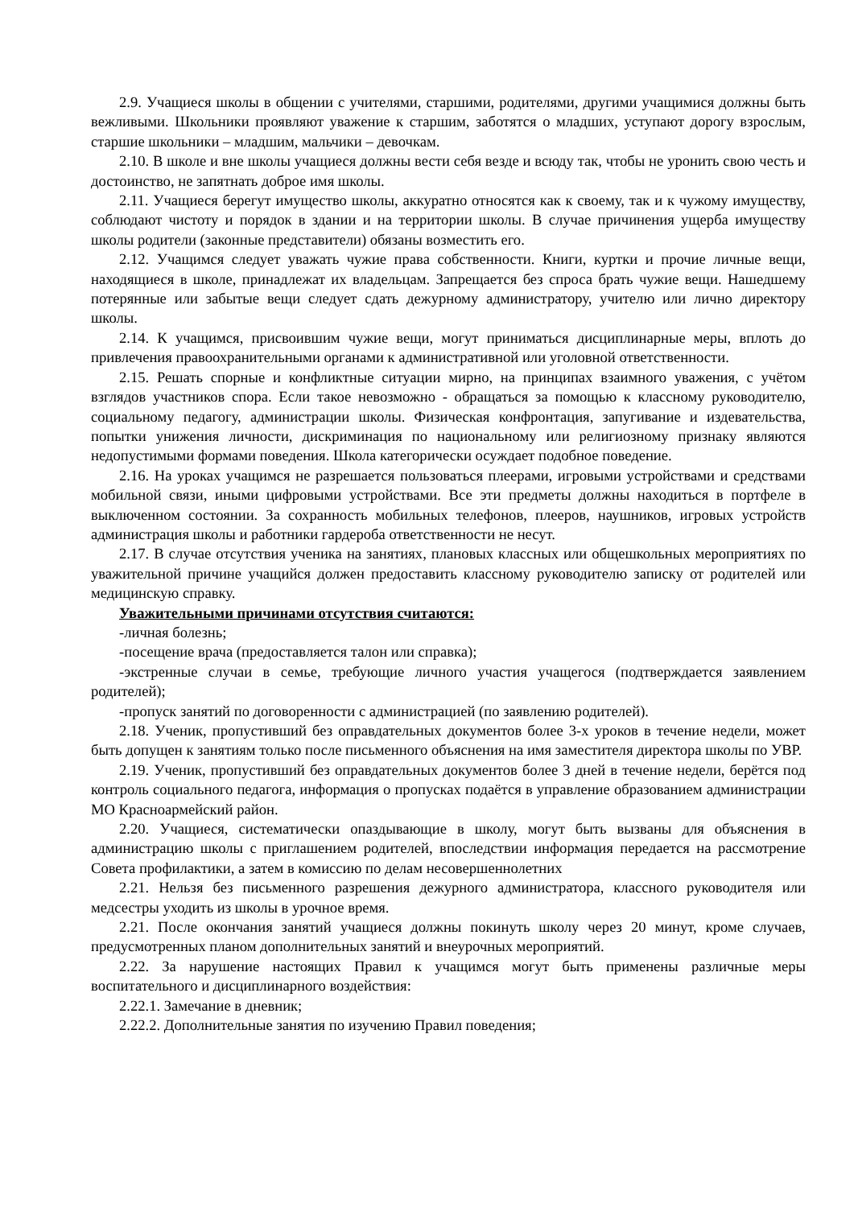2.9. Учащиеся школы в общении с учителями, старшими, родителями, другими учащимися должны быть вежливыми. Школьники проявляют уважение к старшим, заботятся о младших, уступают дорогу взрослым, старшие школьники – младшим, мальчики – девочкам.
2.10. В школе и вне школы учащиеся должны вести себя везде и всюду так, чтобы не уронить свою честь и достоинство, не запятнать доброе имя школы.
2.11. Учащиеся берегут имущество школы, аккуратно относятся как к своему, так и к чужому имуществу, соблюдают чистоту и порядок в здании и на территории школы. В случае причинения ущерба имуществу школы родители (законные представители) обязаны возместить его.
2.12. Учащимся следует уважать чужие права собственности. Книги, куртки и прочие личные вещи, находящиеся в школе, принадлежат их владельцам. Запрещается без спроса брать чужие вещи. Нашедшему потерянные или забытые вещи следует сдать дежурному администратору, учителю или лично директору школы.
2.14. К учащимся, присвоившим чужие вещи, могут приниматься дисциплинарные меры, вплоть до привлечения правоохранительными органами к административной или уголовной ответственности.
2.15. Решать спорные и конфликтные ситуации мирно, на принципах взаимного уважения, с учётом взглядов участников спора. Если такое невозможно - обращаться за помощью к классному руководителю, социальному педагогу, администрации школы. Физическая конфронтация, запугивание и издевательства, попытки унижения личности, дискриминация по национальному или религиозному признаку являются недопустимыми формами поведения. Школа категорически осуждает подобное поведение.
2.16. На уроках учащимся не разрешается пользоваться плеерами, игровыми устройствами и средствами мобильной связи, иными цифровыми устройствами. Все эти предметы должны находиться в портфеле в выключенном состоянии. За сохранность мобильных телефонов, плееров, наушников, игровых устройств администрация школы и работники гардероба ответственности не несут.
2.17. В случае отсутствия ученика на занятиях, плановых классных или общешкольных мероприятиях по уважительной причине учащийся должен предоставить классному руководителю записку от родителей или медицинскую справку.
Уважительными причинами отсутствия считаются:
-личная болезнь;
-посещение врача (предоставляется талон или справка);
-экстренные случаи в семье, требующие личного участия учащегося (подтверждается заявлением родителей);
-пропуск занятий по договоренности с администрацией (по заявлению родителей).
2.18. Ученик, пропустивший без оправдательных документов более 3-х уроков в течение недели, может быть допущен к занятиям только после письменного объяснения на имя заместителя директора школы по УВР.
2.19. Ученик, пропустивший без оправдательных документов более 3 дней в течение недели, берётся под контроль социального педагога, информация о пропусках подаётся в управление образованием администрации МО Красноармейский район.
2.20. Учащиеся, систематически опаздывающие в школу, могут быть вызваны для объяснения в администрацию школы с приглашением родителей, впоследствии информация передается на рассмотрение Совета профилактики, а затем в комиссию по делам несовершеннолетних
2.21. Нельзя без письменного разрешения дежурного администратора, классного руководителя или медсестры уходить из школы в урочное время.
2.21. После окончания занятий учащиеся должны покинуть школу через 20 минут, кроме случаев, предусмотренных планом дополнительных занятий и внеурочных мероприятий.
2.22. За нарушение настоящих Правил к учащимся могут быть применены различные меры воспитательного и дисциплинарного воздействия:
2.22.1. Замечание в дневник;
2.22.2. Дополнительные занятия по изучению Правил поведения;